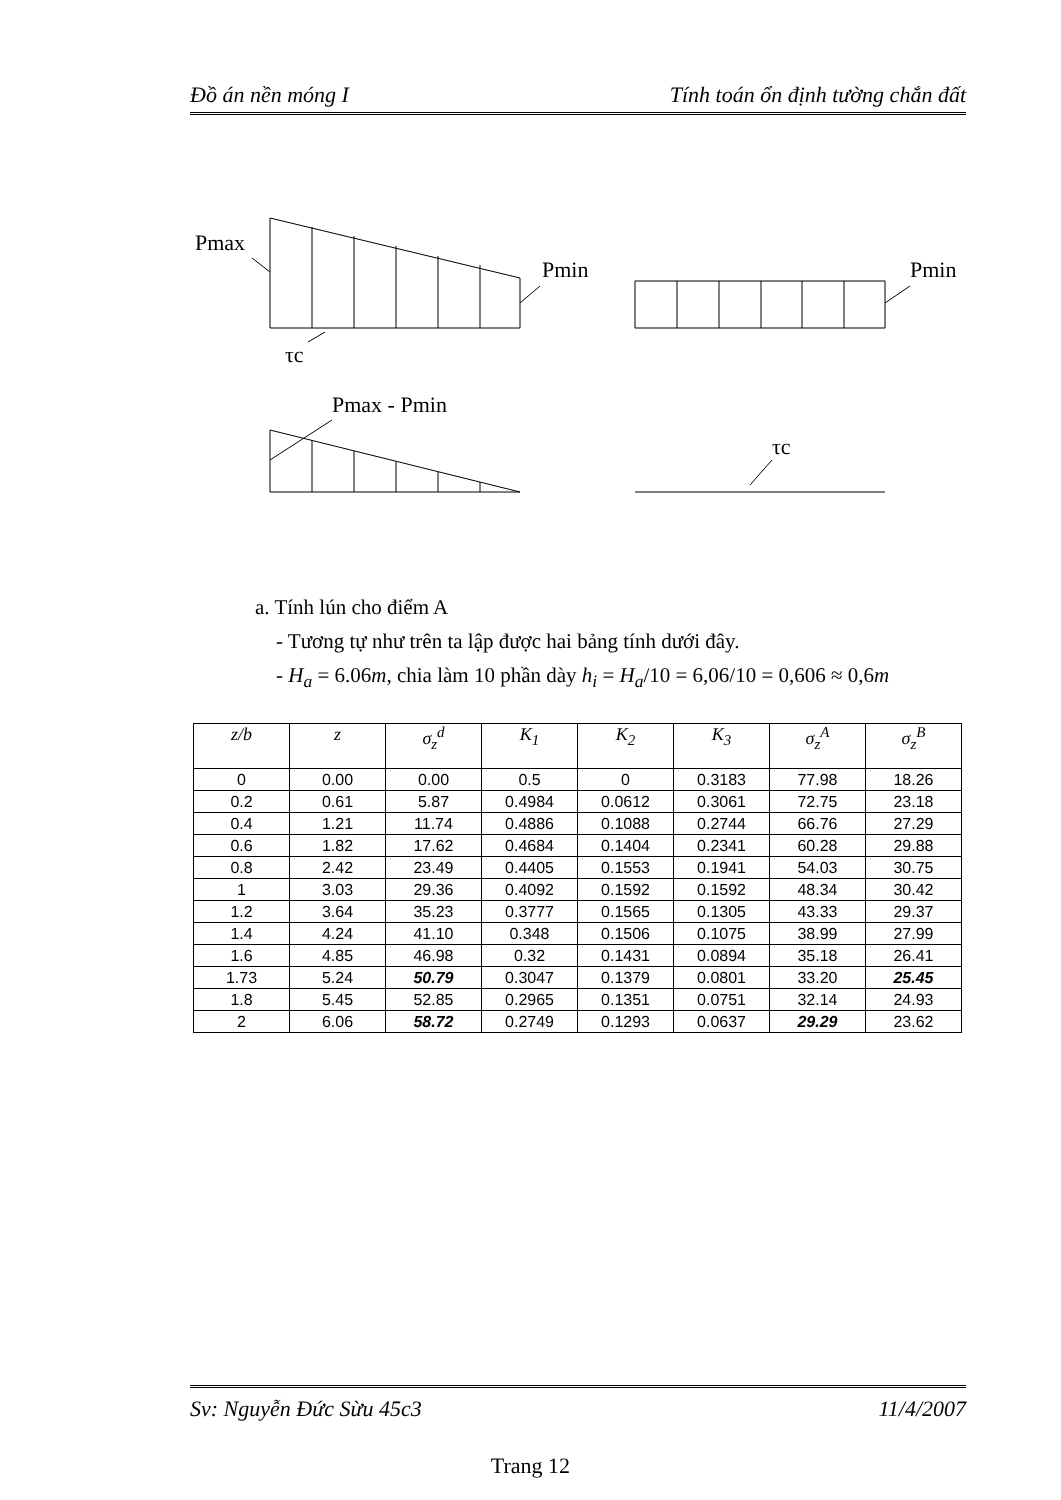Đồ án nền móng I Tính toán ổn định tường chắn đất
Pmax
Pmin
Pmin
τc
Pmax - Pmin
τc
a. Tính lún cho điểm A
- Tương tự như trên ta lập được hai bảng tính dưới đây.
- H<sub>a</sub> = 6.06m, chia làm 10 phần dày h<sub>i</sub> = H<sub>a</sub>/10 = 6,06/10 = 0,606 ≈ 0,6m
| z/b | z | σ<sub>z</sub><sup>d</sup> | K<sub>1</sub> | K<sub>2</sub> | K<sub>3</sub> | σ<sub>z</sub><sup>A</sup> | σ<sub>z</sub><sup>B</sup> |
| --- | --- | --- | --- | --- | --- | --- | --- |
| 0 | 0.00 | 0.00 | 0.5 | 0 | 0.3183 | 77.98 | 18.26 |
| 0.2 | 0.61 | 5.87 | 0.4984 | 0.0612 | 0.3061 | 72.75 | 23.18 |
| 0.4 | 1.21 | 11.74 | 0.4886 | 0.1088 | 0.2744 | 66.76 | 27.29 |
| 0.6 | 1.82 | 17.62 | 0.4684 | 0.1404 | 0.2341 | 60.28 | 29.88 |
| 0.8 | 2.42 | 23.49 | 0.4405 | 0.1553 | 0.1941 | 54.03 | 30.75 |
| 1 | 3.03 | 29.36 | 0.4092 | 0.1592 | 0.1592 | 48.34 | 30.42 |
| 1.2 | 3.64 | 35.23 | 0.3777 | 0.1565 | 0.1305 | 43.33 | 29.37 |
| 1.4 | 4.24 | 41.10 | 0.348 | 0.1506 | 0.1075 | 38.99 | 27.99 |
| 1.6 | 4.85 | 46.98 | 0.32 | 0.1431 | 0.0894 | 35.18 | 26.41 |
| 1.73 | 5.24 | 50.79 | 0.3047 | 0.1379 | 0.0801 | 33.20 | 25.45 |
| 1.8 | 5.45 | 52.85 | 0.2965 | 0.1351 | 0.0751 | 32.14 | 24.93 |
| 2 | 6.06 | 58.72 | 0.2749 | 0.1293 | 0.0637 | 29.29 | 23.62 |
Sv: Nguyễn Đức Sừu 45c3 11/4/2007
Trang 12